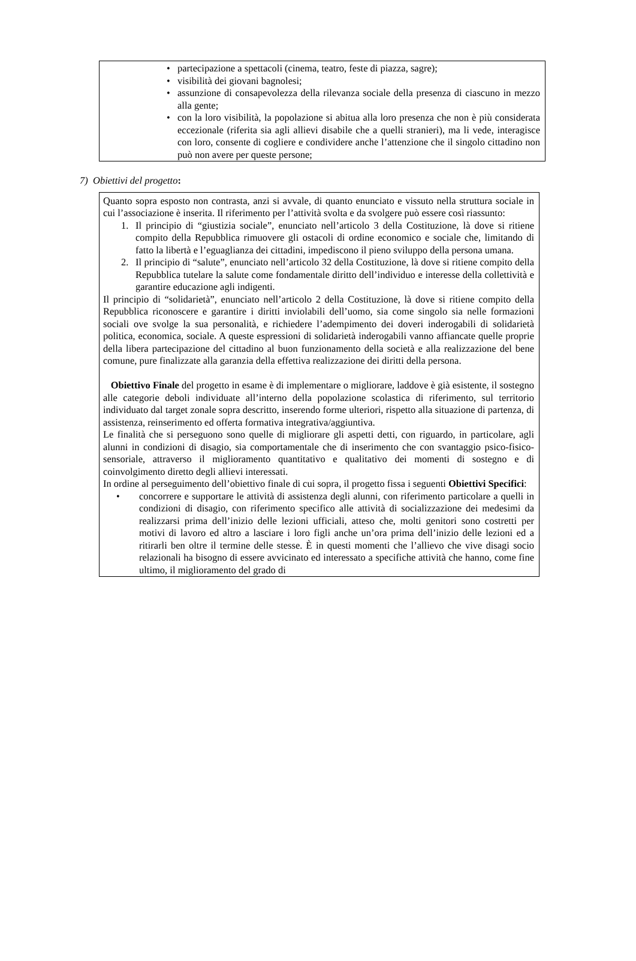• partecipazione a spettacoli (cinema, teatro, feste di piazza, sagre);
• visibilità dei giovani bagnolesi;
• assunzione di consapevolezza della rilevanza sociale della presenza di ciascuno in mezzo alla gente;
• con la loro visibilità, la popolazione si abitua alla loro presenza che non è più considerata eccezionale (riferita sia agli allievi disabile che a quelli stranieri), ma li vede, interagisce con loro, consente di cogliere e condividere anche l’attenzione che il singolo cittadino non può non avere per queste persone;
7) Obiettivi del progetto:
Quanto sopra esposto non contrasta, anzi si avvale, di quanto enunciato e vissuto nella struttura sociale in cui l’associazione è inserita. Il riferimento per l’attività svolta e da svolgere può essere così riassunto:
1. Il principio di “giustizia sociale”, enunciato nell’articolo 3 della Costituzione, là dove si ritiene compito della Repubblica rimuovere gli ostacoli di ordine economico e sociale che, limitando di fatto la libertà e l’eguaglianza dei cittadini, impediscono il pieno sviluppo della persona umana.
2. Il principio di “salute”, enunciato nell’articolo 32 della Costituzione, là dove si ritiene compito della Repubblica tutelare la salute come fondamentale diritto dell’individuo e interesse della collettività e garantire educazione agli indigenti.
Il principio di “solidarietà”, enunciato nell’articolo 2 della Costituzione, là dove si ritiene compito della Repubblica riconoscere e garantire i diritti inviolabili dell’uomo, sia come singolo sia nelle formazioni sociali ove svolge la sua personalità, e richiedere l’adempimento dei doveri inderogabili di solidarietà politica, economica, sociale. A queste espressioni di solidarietà inderogabili vanno affiancate quelle proprie della libera partecipazione del cittadino al buon funzionamento della società e alla realizzazione del bene comune, pure finalizzate alla garanzia della effettiva realizzazione dei diritti della persona.
Obiettivo Finale del progetto in esame è di implementare o migliorare, laddove è già esistente, il sostegno alle categorie deboli individuate all’interno della popolazione scolastica di riferimento, sul territorio individuato dal target zonale sopra descritto, inserendo forme ulteriori, rispetto alla situazione di partenza, di assistenza, reinserimento ed offerta formativa integrativa/aggiuntiva.
Le finalità che si perseguono sono quelle di migliorare gli aspetti detti, con riguardo, in particolare, agli alunni in condizioni di disagio, sia comportamentale che di inserimento che con svantaggio psico-fisico-sensoriale, attraverso il miglioramento quantitativo e qualitativo dei momenti di sostegno e di coinvolgimento diretto degli allievi interessati.
In ordine al perseguimento dell’obiettivo finale di cui sopra, il progetto fissa i seguenti Obiettivi Specifici:
• concorrere e supportare le attività di assistenza degli alunni, con riferimento particolare a quelli in condizioni di disagio, con riferimento specifico alle attività di socializzazione dei medesimi da realizzarsi prima dell’inizio delle lezioni ufficiali, atteso che, molti genitori sono costretti per motivi di lavoro ed altro a lasciare i loro figli anche un’ora prima dell’inizio delle lezioni ed a ritirarli ben oltre il termine delle stesse. È in questi momenti che l’allievo che vive disagi socio relazionali ha bisogno di essere avvicinato ed interessato a specifiche attività che hanno, come fine ultimo, il miglioramento del grado di